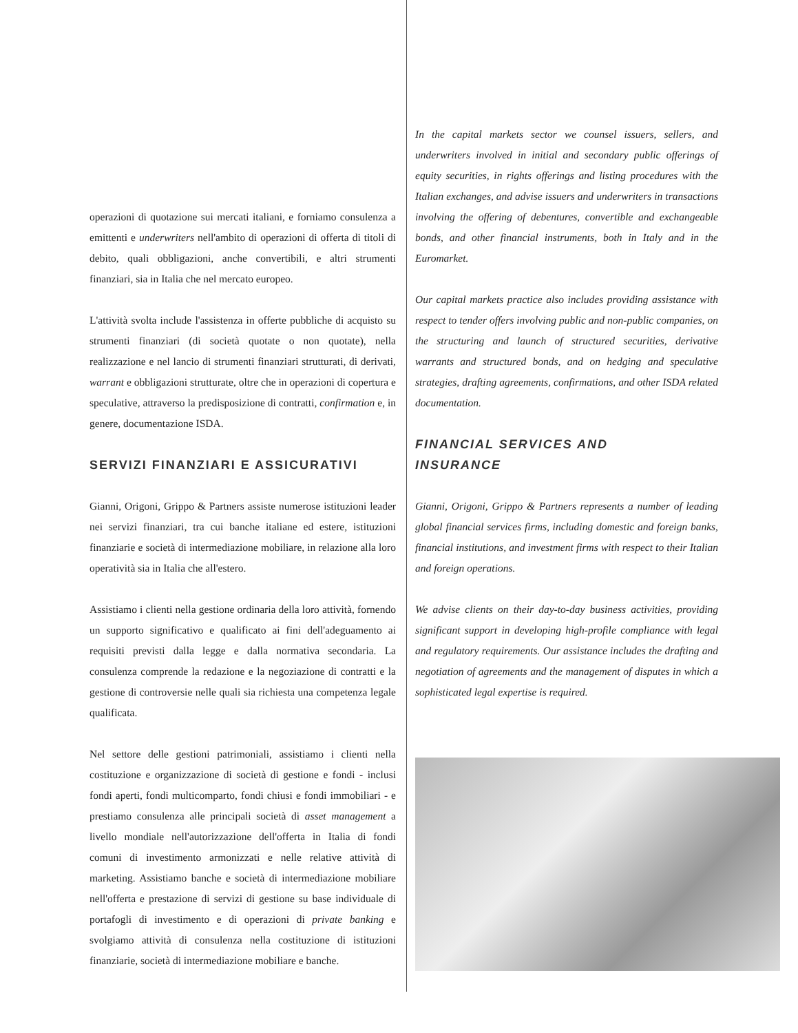operazioni di quotazione sui mercati italiani, e forniamo consulenza a emittenti e underwriters nell'ambito di operazioni di offerta di titoli di debito, quali obbligazioni, anche convertibili, e altri strumenti finanziari, sia in Italia che nel mercato europeo.
L'attività svolta include l'assistenza in offerte pubbliche di acquisto su strumenti finanziari (di società quotate o non quotate), nella realizzazione e nel lancio di strumenti finanziari strutturati, di derivati, warrant e obbligazioni strutturate, oltre che in operazioni di copertura e speculative, attraverso la predisposizione di contratti, confirmation e, in genere, documentazione ISDA.
SERVIZI FINANZIARI E ASSICURATIVI
Gianni, Origoni, Grippo & Partners assiste numerose istituzioni leader nei servizi finanziari, tra cui banche italiane ed estere, istituzioni finanziarie e società di intermediazione mobiliare, in relazione alla loro operatività sia in Italia che all'estero.
Assistiamo i clienti nella gestione ordinaria della loro attività, fornendo un supporto significativo e qualificato ai fini dell'adeguamento ai requisiti previsti dalla legge e dalla normativa secondaria. La consulenza comprende la redazione e la negoziazione di contratti e la gestione di controversie nelle quali sia richiesta una competenza legale qualificata.
Nel settore delle gestioni patrimoniali, assistiamo i clienti nella costituzione e organizzazione di società di gestione e fondi - inclusi fondi aperti, fondi multicomparto, fondi chiusi e fondi immobiliari - e prestiamo consulenza alle principali società di asset management a livello mondiale nell'autorizzazione dell'offerta in Italia di fondi comuni di investimento armonizzati e nelle relative attività di marketing. Assistiamo banche e società di intermediazione mobiliare nell'offerta e prestazione di servizi di gestione su base individuale di portafogli di investimento e di operazioni di private banking e svolgiamo attività di consulenza nella costituzione di istituzioni finanziarie, società di intermediazione mobiliare e banche.
In the capital markets sector we counsel issuers, sellers, and underwriters involved in initial and secondary public offerings of equity securities, in rights offerings and listing procedures with the Italian exchanges, and advise issuers and underwriters in transactions involving the offering of debentures, convertible and exchangeable bonds, and other financial instruments, both in Italy and in the Euromarket.
Our capital markets practice also includes providing assistance with respect to tender offers involving public and non-public companies, on the structuring and launch of structured securities, derivative warrants and structured bonds, and on hedging and speculative strategies, drafting agreements, confirmations, and other ISDA related documentation.
FINANCIAL SERVICES AND
INSURANCE
Gianni, Origoni, Grippo & Partners represents a number of leading global financial services firms, including domestic and foreign banks, financial institutions, and investment firms with respect to their Italian and foreign operations.
We advise clients on their day-to-day business activities, providing significant support in developing high-profile compliance with legal and regulatory requirements. Our assistance includes the drafting and negotiation of agreements and the management of disputes in which a sophisticated legal expertise is required.